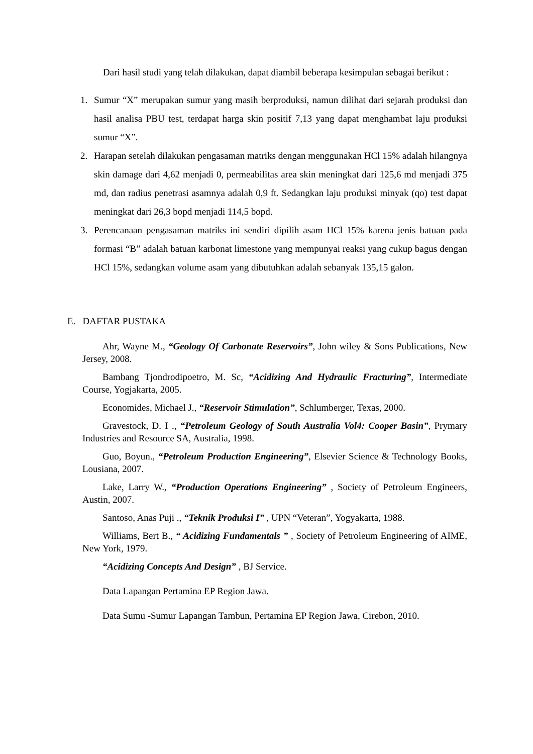Dari hasil studi yang telah dilakukan, dapat diambil beberapa kesimpulan sebagai berikut :
1. Sumur “X” merupakan sumur yang masih berproduksi, namun dilihat dari sejarah produksi dan hasil analisa PBU test, terdapat harga skin positif 7,13 yang dapat menghambat laju produksi sumur “X”.
2. Harapan setelah dilakukan pengasaman matriks dengan menggunakan HCl 15% adalah hilangnya skin damage dari 4,62 menjadi 0, permeabilitas area skin meningkat dari 125,6 md menjadi 375 md, dan radius penetrasi asamnya adalah 0,9 ft. Sedangkan laju produksi minyak (qo) test dapat meningkat dari 26,3 bopd menjadi 114,5 bopd.
3. Perencanaan pengasaman matriks ini sendiri dipilih asam HCl 15% karena jenis batuan pada formasi “B” adalah batuan karbonat limestone yang mempunyai reaksi yang cukup bagus dengan HCl 15%, sedangkan volume asam yang dibutuhkan adalah sebanyak 135,15 galon.
E. DAFTAR PUSTAKA
Ahr, Wayne M., “Geology Of Carbonate Reservoirs”, John wiley & Sons Publications, New Jersey, 2008.
Bambang Tjondrodipoetro, M. Sc, “Acidizing And Hydraulic Fracturing”, Intermediate Course, Yogjakarta, 2005.
Economides, Michael J., “Reservoir Stimulation”, Schlumberger, Texas, 2000.
Gravestock, D. I ., “Petroleum Geology of South Australia Vol4: Cooper Basin”, Prymary Industries and Resource SA, Australia, 1998.
Guo, Boyun., “Petroleum Production Engineering”, Elsevier Science & Technology Books, Lousiana, 2007.
Lake, Larry W., “Production Operations Engineering” , Society of Petroleum Engineers, Austin, 2007.
Santoso, Anas Puji ., “Teknik Produksi I” , UPN “Veteran”, Yogyakarta, 1988.
Williams, Bert B., “ Acidizing Fundamentals ” , Society of Petroleum Engineering of AIME, New York, 1979.
“Acidizing Concepts And Design” , BJ Service.
Data Lapangan Pertamina EP Region Jawa.
Data Sumu -Sumur Lapangan Tambun, Pertamina EP Region Jawa, Cirebon, 2010.